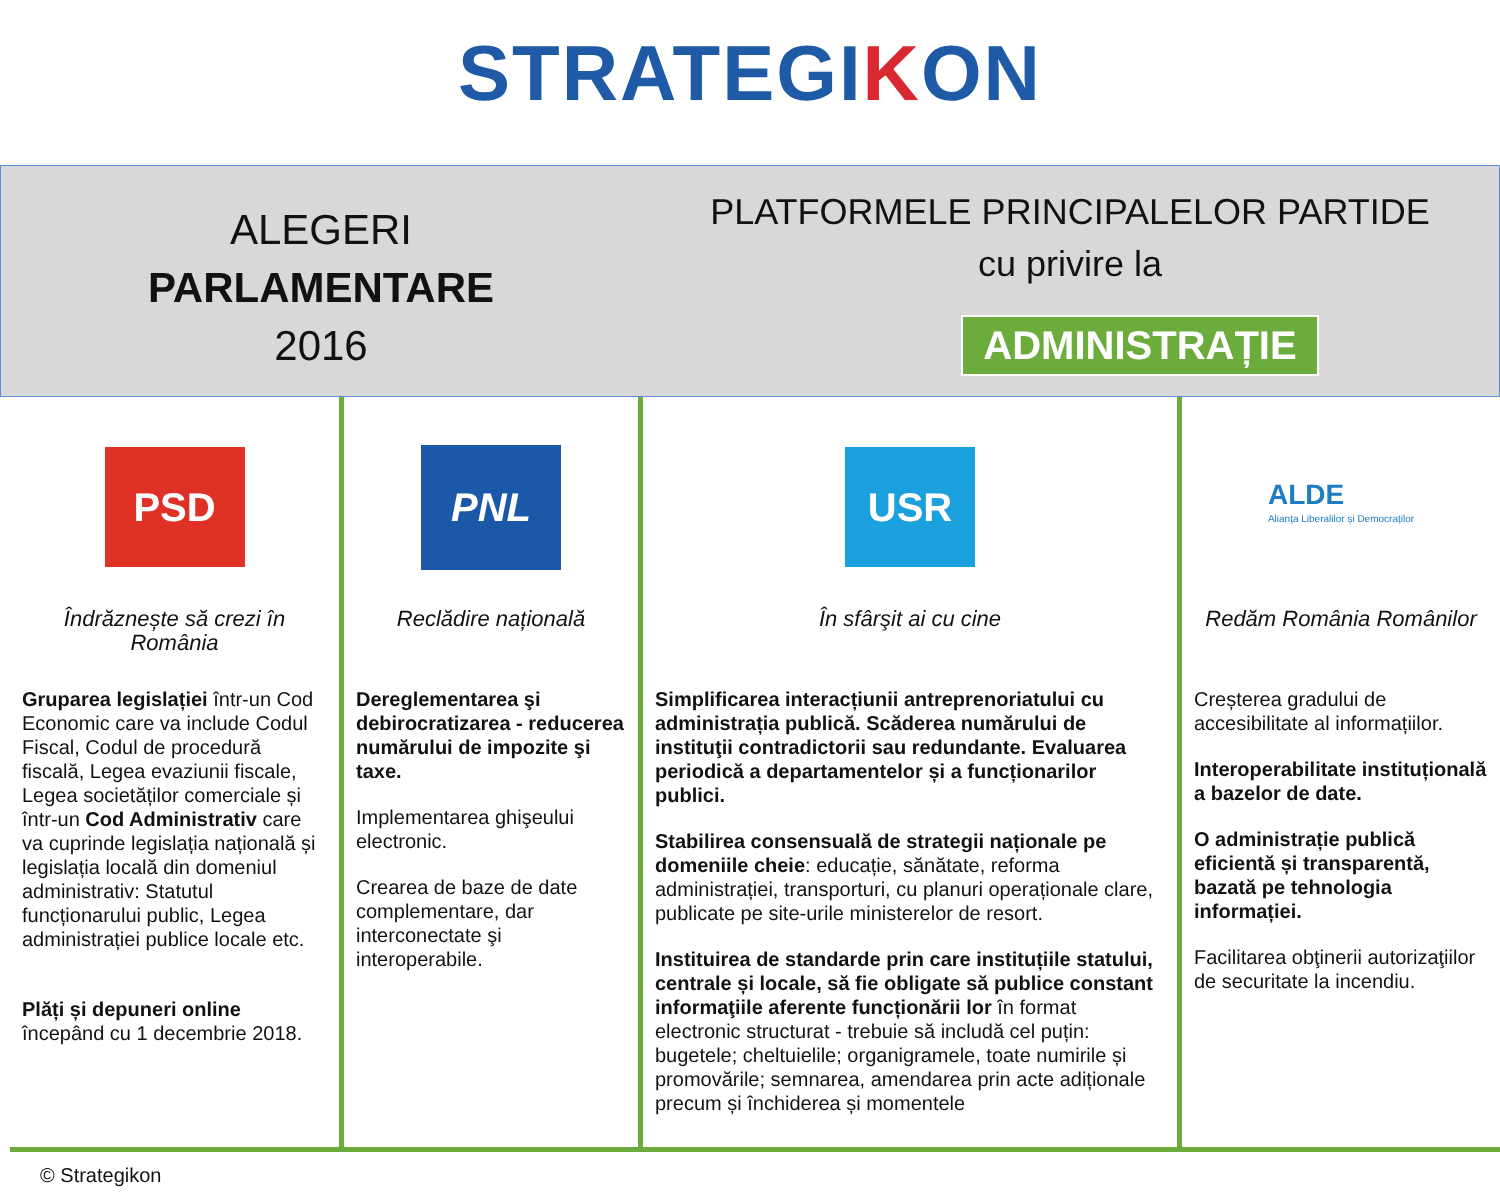STRATEGIKON
ALEGERI
PARLAMENTARE
2016
PLATFORMELE PRINCIPALELOR PARTIDE
cu privire la
ADMINISTRAȚIE
| PSD Îndrăznește să crezi în România Gruparea legislației într-un Cod Economic care va include Codul Fiscal, Codul de procedură fiscală, Legea evaziunii fiscale, Legea societăților comerciale și într-un Cod Administrativ care va cuprinde legislația națională și legislația locală din domeniul administrativ: Statutul funcționarului public, Legea administrației publice locale etc. Plăți și depuneri online începând cu 1 decembrie 2018. | PNL Reclădire națională Dereglementarea şi debirocratizarea - reducerea numărului de impozite şi taxe. Implementarea ghişeului electronic. Crearea de baze de date complementare, dar interconectate şi interoperabile. | USR În sfârşit ai cu cine Simplificarea interacțiunii antreprenoriatului cu administrația publică. Scăderea numărului de instituţii contradictorii sau redundante. Evaluarea periodică a departamentelor și a funcționarilor publici. Stabilirea consensuală de strategii naționale pe domeniile cheie : educație, sănătate, reforma administrației, transporturi, cu planuri operaționale clare, publicate pe site-urile ministerelor de resort. Instituirea de standarde prin care instituțiile statului, centrale și locale, să fie obligate să publice constant informaţiile aferente funcționării lor în format electronic structurat - trebuie să includă cel puțin: bugetele; cheltuielile; organigramele, toate numirile și promovările; semnarea, amendarea prin acte adiționale precum și închiderea și momentele | ALDE Alianța Liberalilor și Democraților Redăm România Românilor Creșterea gradului de accesibilitate al informațiilor. Interoperabilitate instituțională a bazelor de date. O administrație publică eficientă și transparentă, bazată pe tehnologia informației. Facilitarea obţinerii autorizaţiilor de securitate la incendiu. |
© Strategikon